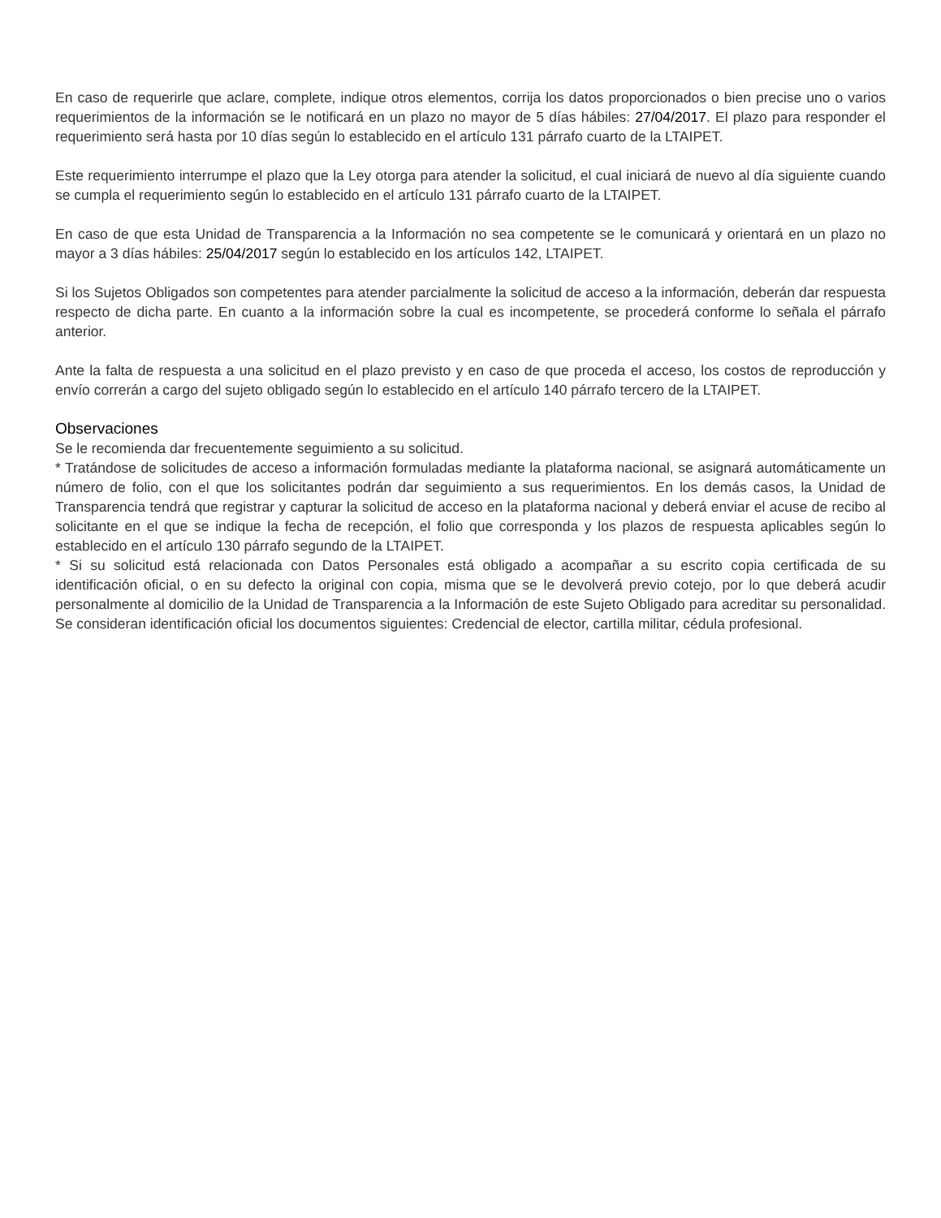En caso de requerirle que aclare, complete, indique otros elementos, corrija los datos proporcionados o bien precise uno o varios requerimientos de la información se le notificará en un plazo no mayor de 5 días hábiles: 27/04/2017. El plazo para responder el requerimiento será hasta por 10 días según lo establecido en el artículo 131 párrafo cuarto de la LTAIPET.
Este requerimiento interrumpe el plazo que la Ley otorga para atender la solicitud, el cual iniciará de nuevo al día siguiente cuando se cumpla el requerimiento según lo establecido en el artículo 131 párrafo cuarto de la LTAIPET.
En caso de que esta Unidad de Transparencia a la Información no sea competente se le comunicará y orientará en un plazo no mayor a 3 días hábiles: 25/04/2017 según lo establecido en los artículos 142, LTAIPET.
Si los Sujetos Obligados son competentes para atender parcialmente la solicitud de acceso a la información, deberán dar respuesta respecto de dicha parte. En cuanto a la información sobre la cual es incompetente, se procederá conforme lo señala el párrafo anterior.
Ante la falta de respuesta a una solicitud en el plazo previsto y en caso de que proceda el acceso, los costos de reproducción y envío correrán a cargo del sujeto obligado según lo establecido en el artículo 140 párrafo tercero de la LTAIPET.
Observaciones
Se le recomienda dar frecuentemente seguimiento a su solicitud.
* Tratándose de solicitudes de acceso a información formuladas mediante la plataforma nacional, se asignará automáticamente un número de folio, con el que los solicitantes podrán dar seguimiento a sus requerimientos. En los demás casos, la Unidad de Transparencia tendrá que registrar y capturar la solicitud de acceso en la plataforma nacional y deberá enviar el acuse de recibo al solicitante en el que se indique la fecha de recepción, el folio que corresponda y los plazos de respuesta aplicables según lo establecido en el artículo 130 párrafo segundo de la LTAIPET.
* Si su solicitud está relacionada con Datos Personales está obligado a acompañar a su escrito copia certificada de su identificación oficial, o en su defecto la original con copia, misma que se le devolverá previo cotejo, por lo que deberá acudir personalmente al domicilio de la Unidad de Transparencia a la Información de este Sujeto Obligado para acreditar su personalidad. Se consideran identificación oficial los documentos siguientes: Credencial de elector, cartilla militar, cédula profesional.